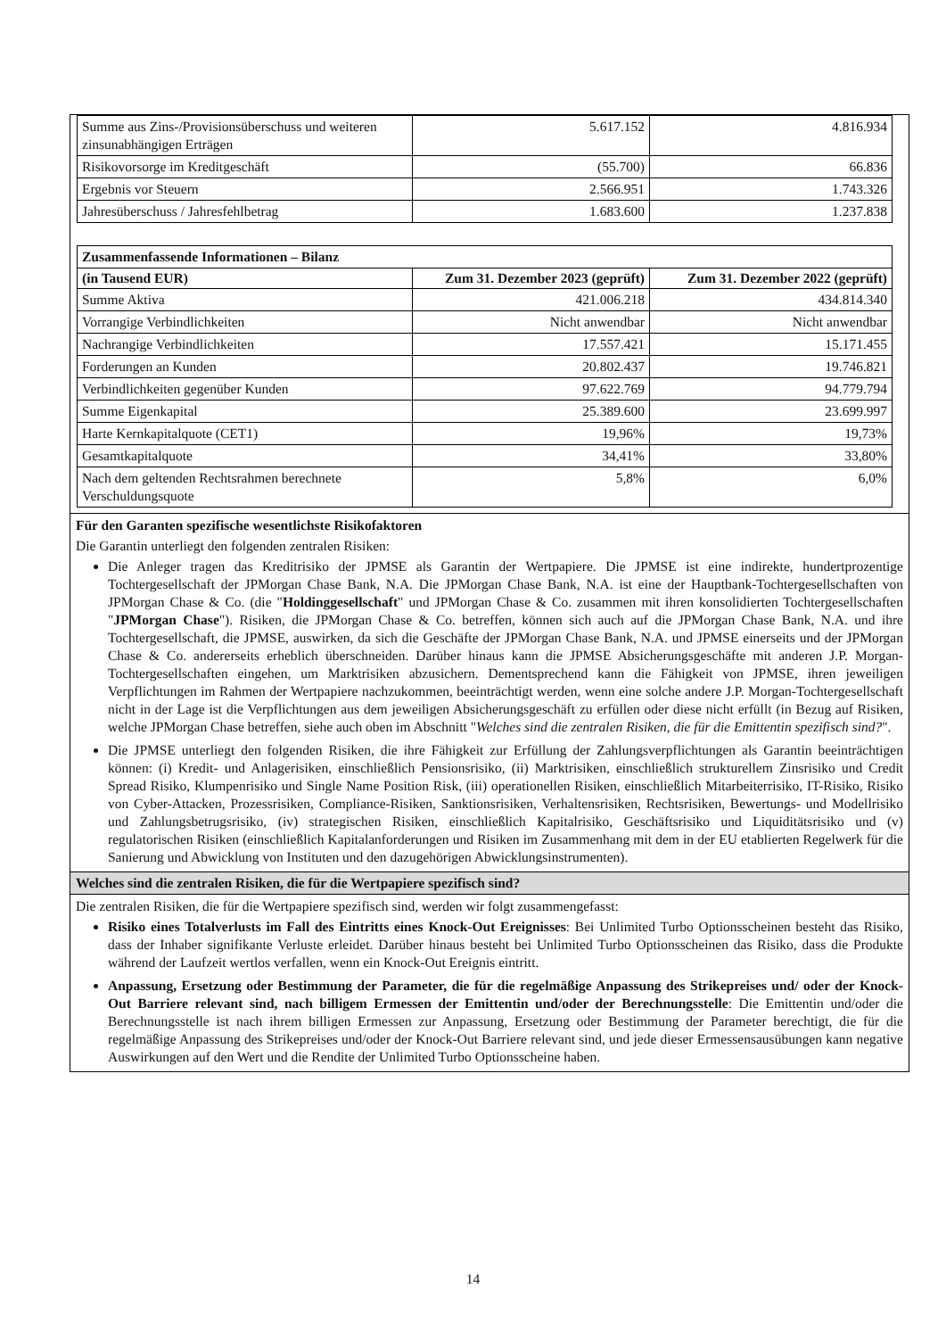| Summe aus Zins-/Provisionsüberschuss und weiteren zinsunabhängigen Erträgen | 5.617.152 | 4.816.934 |
| Risikovorsorge im Kreditgeschäft | (55.700) | 66.836 |
| Ergebnis vor Steuern | 2.566.951 | 1.743.326 |
| Jahresüberschuss / Jahresfehlbetrag | 1.683.600 | 1.237.838 |
| Zusammenfassende Informationen – Bilanz | | |
| (in Tausend EUR) | Zum 31. Dezember 2023 (geprüft) | Zum 31. Dezember 2022 (geprüft) |
| Summe Aktiva | 421.006.218 | 434.814.340 |
| Vorrangige Verbindlichkeiten | Nicht anwendbar | Nicht anwendbar |
| Nachrangige Verbindlichkeiten | 17.557.421 | 15.171.455 |
| Forderungen an Kunden | 20.802.437 | 19.746.821 |
| Verbindlichkeiten gegenüber Kunden | 97.622.769 | 94.779.794 |
| Summe Eigenkapital | 25.389.600 | 23.699.997 |
| Harte Kernkapitalquote (CET1) | 19,96% | 19,73% |
| Gesamtkapitalquote | 34,41% | 33,80% |
| Nach dem geltenden Rechtsrahmen berechnete Verschuldungsquote | 5,8% | 6,0% |
Für den Garanten spezifische wesentlichste Risikofaktoren
Die Garantin unterliegt den folgenden zentralen Risiken:
Die Anleger tragen das Kreditrisiko der JPMSE als Garantin der Wertpapiere. Die JPMSE ist eine indirekte, hundertprozentige Tochtergesellschaft der JPMorgan Chase Bank, N.A. Die JPMorgan Chase Bank, N.A. ist eine der Hauptbank-Tochtergesellschaften von JPMorgan Chase & Co. (die "Holdinggesellschaft" und JPMorgan Chase & Co. zusammen mit ihren konsolidierten Tochtergesellschaften "JPMorgan Chase"). Risiken, die JPMorgan Chase & Co. betreffen, können sich auch auf die JPMorgan Chase Bank, N.A. und ihre Tochtergesellschaft, die JPMSE, auswirken, da sich die Geschäfte der JPMorgan Chase Bank, N.A. und JPMSE einerseits und der JPMorgan Chase & Co. andererseits erheblich überschneiden. Darüber hinaus kann die JPMSE Absicherungsgeschäfte mit anderen J.P. Morgan-Tochtergesellschaften eingehen, um Marktrisiken abzusichern. Dementsprechend kann die Fähigkeit von JPMSE, ihren jeweiligen Verpflichtungen im Rahmen der Wertpapiere nachzukommen, beeinträchtigt werden, wenn eine solche andere J.P. Morgan-Tochtergesellschaft nicht in der Lage ist die Verpflichtungen aus dem jeweiligen Absicherungsgeschäft zu erfüllen oder diese nicht erfüllt (in Bezug auf Risiken, welche JPMorgan Chase betreffen, siehe auch oben im Abschnitt "Welches sind die zentralen Risiken, die für die Emittentin spezifisch sind?".
Die JPMSE unterliegt den folgenden Risiken, die ihre Fähigkeit zur Erfüllung der Zahlungsverpflichtungen als Garantin beeinträchtigen können: (i) Kredit- und Anlagerisiken, einschließlich Pensionsrisiko, (ii) Marktrisiken, einschließlich strukturellem Zinsrisiko und Credit Spread Risiko, Klumpenrisiko und Single Name Position Risk, (iii) operationellen Risiken, einschließlich Mitarbeiterrisiko, IT-Risiko, Risiko von Cyber-Attacken, Prozessrisiken, Compliance-Risiken, Sanktionsrisiken, Verhaltensrisiken, Rechtsrisiken, Bewertungs- und Modellrisiko und Zahlungsbetrugsrisiko, (iv) strategischen Risiken, einschließlich Kapitalrisiko, Geschäftsrisiko und Liquiditätsrisiko und (v) regulatorischen Risiken (einschließlich Kapitalanforderungen und Risiken im Zusammenhang mit dem in der EU etablierten Regelwerk für die Sanierung und Abwicklung von Instituten und den dazugehörigen Abwicklungsinstrumenten).
Welches sind die zentralen Risiken, die für die Wertpapiere spezifisch sind?
Die zentralen Risiken, die für die Wertpapiere spezifisch sind, werden wir folgt zusammengefasst:
Risiko eines Totalverlusts im Fall des Eintritts eines Knock-Out Ereignisses: Bei Unlimited Turbo Optionsscheinen besteht das Risiko, dass der Inhaber signifikante Verluste erleidet. Darüber hinaus besteht bei Unlimited Turbo Optionsscheinen das Risiko, dass die Produkte während der Laufzeit wertlos verfallen, wenn ein Knock-Out Ereignis eintritt.
Anpassung, Ersetzung oder Bestimmung der Parameter, die für die regelmäßige Anpassung des Strikepreises und/ oder der Knock-Out Barriere relevant sind, nach billigem Ermessen der Emittentin und/oder der Berechnungsstelle: Die Emittentin und/oder die Berechnungsstelle ist nach ihrem billigen Ermessen zur Anpassung, Ersetzung oder Bestimmung der Parameter berechtigt, die für die regelmäßige Anpassung des Strikepreises und/oder der Knock-Out Barriere relevant sind, und jede dieser Ermessensausübungen kann negative Auswirkungen auf den Wert und die Rendite der Unlimited Turbo Optionsscheine haben.
14